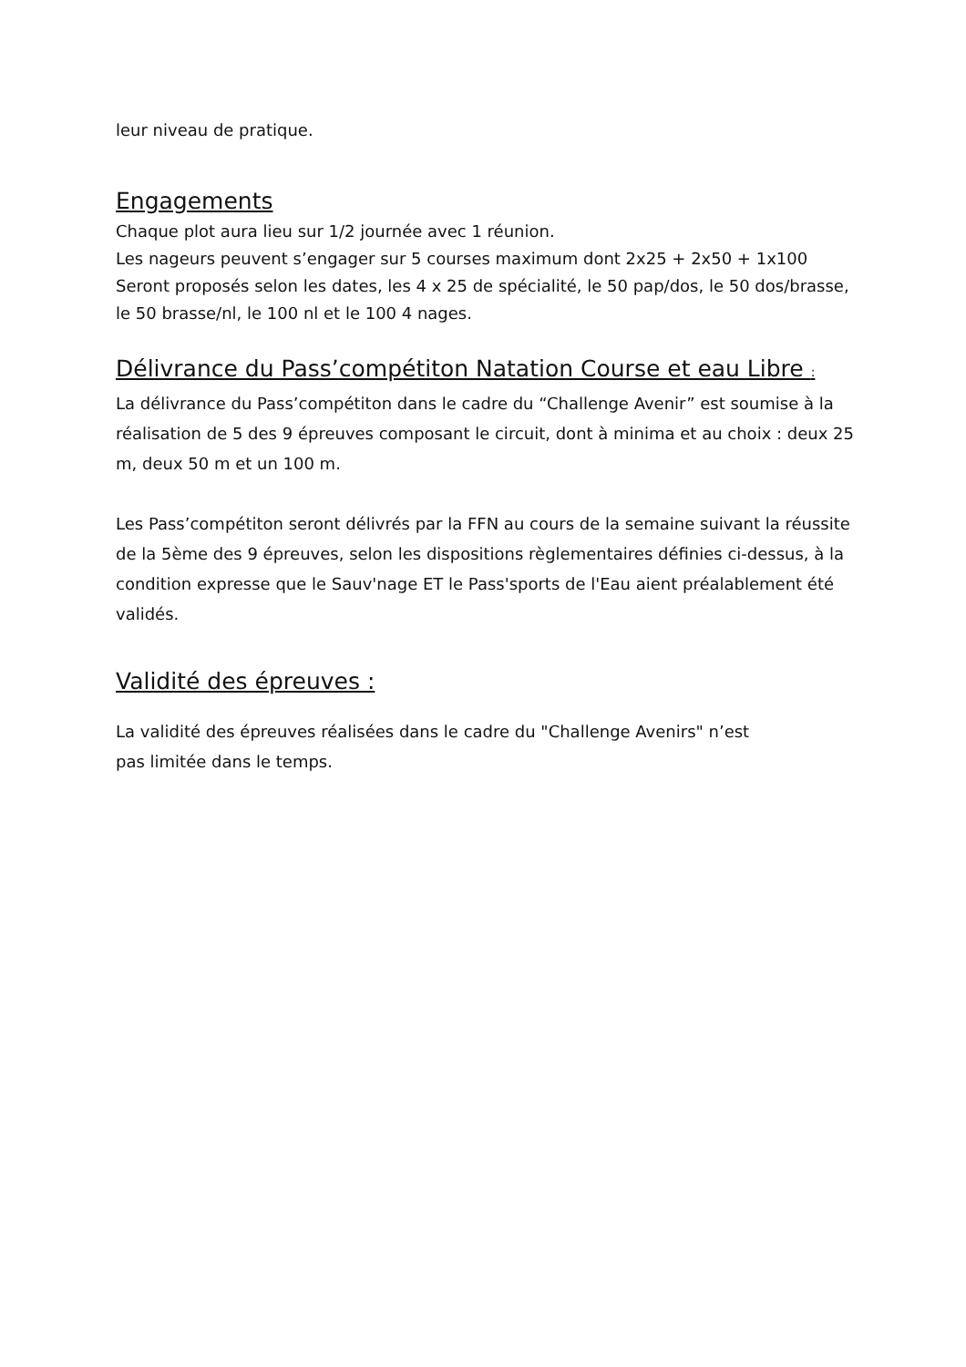leur niveau de pratique.
Engagements
Chaque plot aura lieu sur 1/2 journée avec 1 réunion.
Les nageurs peuvent s’engager sur 5 courses maximum dont 2x25 + 2x50 + 1x100
Seront proposés selon les dates, les 4 x 25 de spécialité, le 50 pap/dos, le 50 dos/brasse, le 50 brasse/nl, le 100 nl et le 100 4 nages.
Délivrance du Pass’compétiton Natation Course et eau Libre :
La délivrance du Pass’compétiton dans le cadre du “Challenge Avenir” est soumise à la réalisation de 5 des 9 épreuves composant le circuit, dont à minima et au choix : deux 25 m, deux 50 m et un 100 m.
Les Pass’compétiton seront délivrés par la FFN au cours de la semaine suivant la réussite de la 5ème des 9 épreuves, selon les dispositions règlementaires définies ci-dessus, à la condition expresse que le Sauv'nage ET le Pass'sports de l'Eau aient préalablement été validés.
Validité des épreuves :
La validité des épreuves réalisées dans le cadre du "Challenge Avenirs" n’est
pas limitée dans le temps.